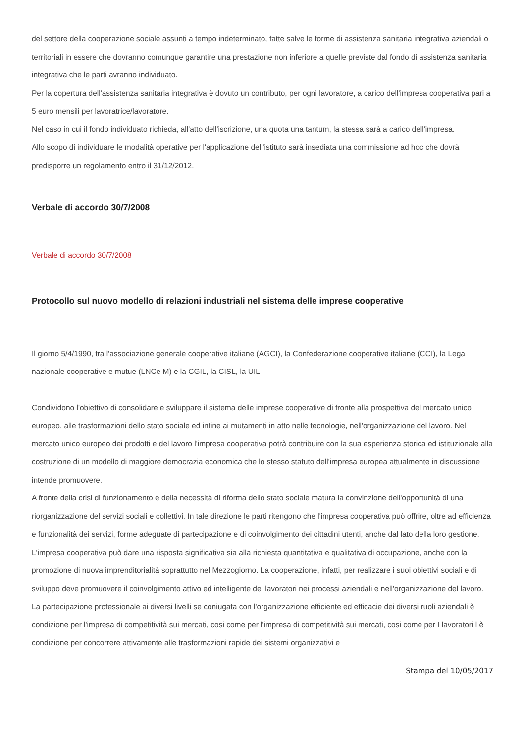del settore della cooperazione sociale assunti a tempo indeterminato, fatte salve le forme di assistenza sanitaria integrativa aziendali o territoriali in essere che dovranno comunque garantire una prestazione non inferiore a quelle previste dal fondo di assistenza sanitaria integrativa che le parti avranno individuato.
Per la copertura dell'assistenza sanitaria integrativa è dovuto un contributo, per ogni lavoratore, a carico dell'impresa cooperativa pari a 5 euro mensili per lavoratrice/lavoratore.
Nel caso in cui il fondo individuato richieda, all'atto dell'iscrizione, una quota una tantum, la stessa sarà a carico dell'impresa.
Allo scopo di individuare le modalità operative per l'applicazione dell'istituto sarà insediata una commissione ad hoc che dovrà predisporre un regolamento entro il 31/12/2012.
Verbale di accordo 30/7/2008
Verbale di accordo 30/7/2008
Protocollo sul nuovo modello di relazioni industriali nel sistema delle imprese cooperative
Il giorno 5/4/1990, tra l'associazione generale cooperative italiane (AGCI), la Confederazione cooperative italiane (CCI), la Lega nazionale cooperative e mutue (LNCe M) e la CGIL, la CISL, la UIL
Condividono l'obiettivo di consolidare e sviluppare il sistema delle imprese cooperative di fronte alla prospettiva del mercato unico europeo, alle trasformazioni dello stato sociale ed infine ai mutamenti in atto nelle tecnologie, nell'organizzazione del lavoro. Nel mercato unico europeo dei prodotti e del lavoro l'impresa cooperativa potrà contribuire con la sua esperienza storica ed istituzionale alla costruzione di un modello di maggiore democrazia economica che lo stesso statuto dell'impresa europea attualmente in discussione intende promuovere.
A fronte della crisi di funzionamento e della necessità di riforma dello stato sociale matura la convinzione dell'opportunità di una riorganizzazione del servizi sociali e collettivi. In tale direzione le parti ritengono che l'impresa cooperativa può offrire, oltre ad efficienza e funzionalità dei servizi, forme adeguate di partecipazione e di coinvolgimento dei cittadini utenti, anche dal lato della loro gestione.
L'impresa cooperativa può dare una risposta significativa sia alla richiesta quantitativa e qualitativa di occupazione, anche con la promozione di nuova imprenditorialità soprattutto nel Mezzogiorno. La cooperazione, infatti, per realizzare i suoi obiettivi sociali e di sviluppo deve promuovere il coinvolgimento attivo ed intelligente dei lavoratori nei processi aziendali e nell'organizzazione del lavoro.
La partecipazione professionale ai diversi livelli se coniugata con l'organizzazione efficiente ed efficacie dei diversi ruoli aziendali è condizione per l'impresa di competitività sui mercati, cosi come per l'impresa di competitività sui mercati, cosi come per I lavoratori l è condizione per concorrere attivamente alle trasformazioni rapide dei sistemi organizzativi e
Stampa del 10/05/2017